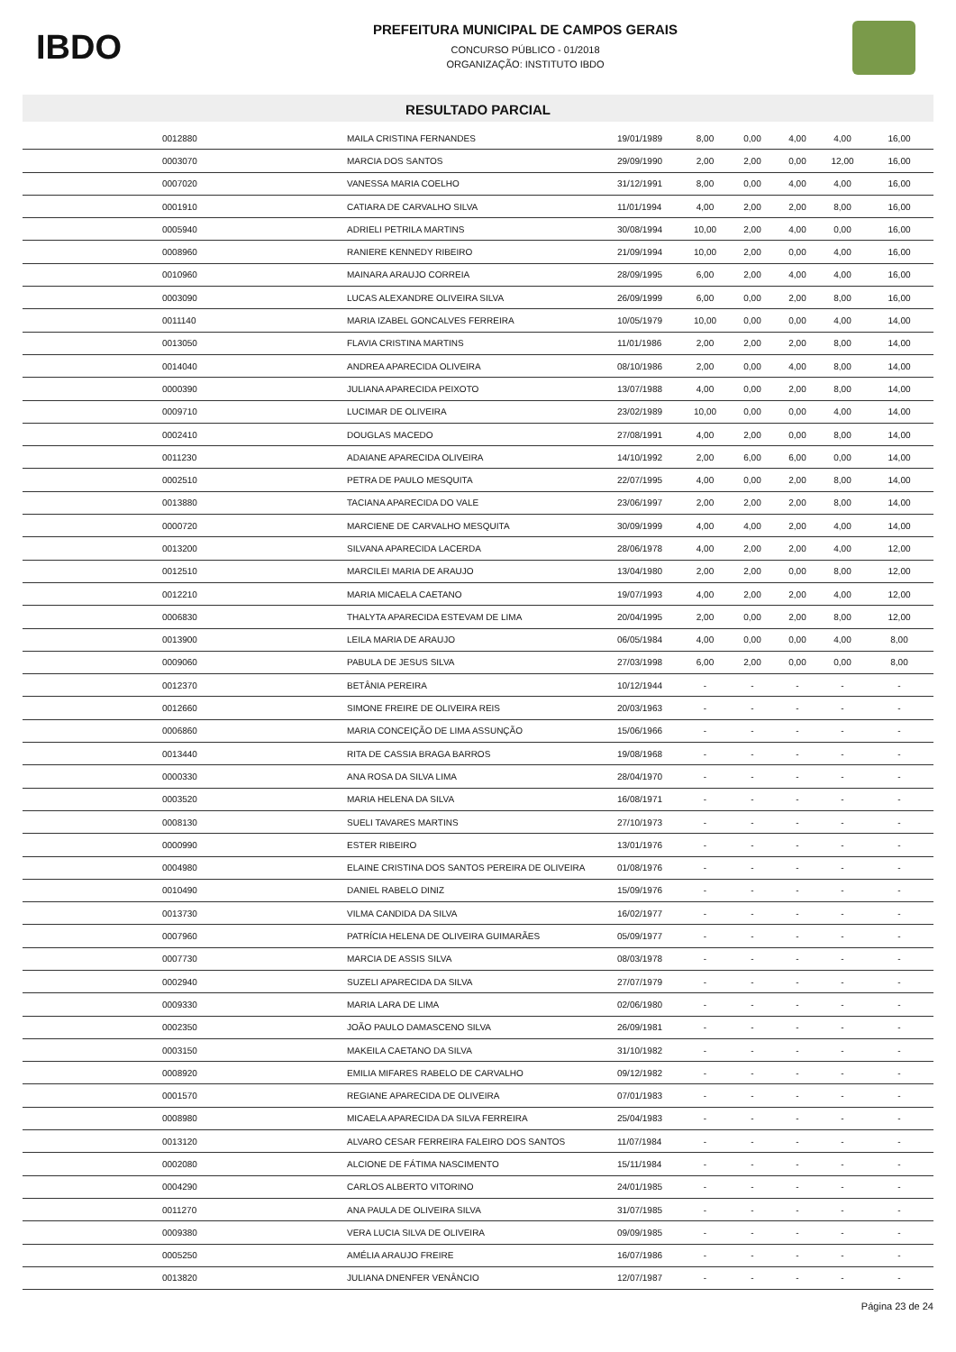IBDO
PREFEITURA MUNICIPAL DE CAMPOS GERAIS
CONCURSO PÚBLICO - 01/2018
ORGANIZAÇÃO: INSTITUTO IBDO
RESULTADO PARCIAL
| | 0012880 | MAILA CRISTINA FERNANDES | 19/01/1989 | 8,00 | 0,00 | 4,00 | 4,00 | 16,00 |
| | 0003070 | MARCIA DOS SANTOS | 29/09/1990 | 2,00 | 2,00 | 0,00 | 12,00 | 16,00 |
| | 0007020 | VANESSA MARIA COELHO | 31/12/1991 | 8,00 | 0,00 | 4,00 | 4,00 | 16,00 |
| | 0001910 | CATIARA DE CARVALHO SILVA | 11/01/1994 | 4,00 | 2,00 | 2,00 | 8,00 | 16,00 |
| | 0005940 | ADRIELI PETRILA MARTINS | 30/08/1994 | 10,00 | 2,00 | 4,00 | 0,00 | 16,00 |
| | 0008960 | RANIERE KENNEDY RIBEIRO | 21/09/1994 | 10,00 | 2,00 | 0,00 | 4,00 | 16,00 |
| | 0010960 | MAINARA ARAUJO CORREIA | 28/09/1995 | 6,00 | 2,00 | 4,00 | 4,00 | 16,00 |
| | 0003090 | LUCAS ALEXANDRE OLIVEIRA SILVA | 26/09/1999 | 6,00 | 0,00 | 2,00 | 8,00 | 16,00 |
| | 0011140 | MARIA IZABEL GONCALVES FERREIRA | 10/05/1979 | 10,00 | 0,00 | 0,00 | 4,00 | 14,00 |
| | 0013050 | FLAVIA CRISTINA MARTINS | 11/01/1986 | 2,00 | 2,00 | 2,00 | 8,00 | 14,00 |
| | 0014040 | ANDREA APARECIDA OLIVEIRA | 08/10/1986 | 2,00 | 0,00 | 4,00 | 8,00 | 14,00 |
| | 0000390 | JULIANA APARECIDA PEIXOTO | 13/07/1988 | 4,00 | 0,00 | 2,00 | 8,00 | 14,00 |
| | 0009710 | LUCIMAR DE OLIVEIRA | 23/02/1989 | 10,00 | 0,00 | 0,00 | 4,00 | 14,00 |
| | 0002410 | DOUGLAS MACEDO | 27/08/1991 | 4,00 | 2,00 | 0,00 | 8,00 | 14,00 |
| | 0011230 | ADAIANE APARECIDA OLIVEIRA | 14/10/1992 | 2,00 | 6,00 | 6,00 | 0,00 | 14,00 |
| | 0002510 | PETRA DE PAULO MESQUITA | 22/07/1995 | 4,00 | 0,00 | 2,00 | 8,00 | 14,00 |
| | 0013880 | TACIANA APARECIDA DO VALE | 23/06/1997 | 2,00 | 2,00 | 2,00 | 8,00 | 14,00 |
| | 0000720 | MARCIENE DE CARVALHO MESQUITA | 30/09/1999 | 4,00 | 4,00 | 2,00 | 4,00 | 14,00 |
| | 0013200 | SILVANA APARECIDA LACERDA | 28/06/1978 | 4,00 | 2,00 | 2,00 | 4,00 | 12,00 |
| | 0012510 | MARCILEI MARIA DE ARAUJO | 13/04/1980 | 2,00 | 2,00 | 0,00 | 8,00 | 12,00 |
| | 0012210 | MARIA MICAELA CAETANO | 19/07/1993 | 4,00 | 2,00 | 2,00 | 4,00 | 12,00 |
| | 0006830 | THALYTA APARECIDA ESTEVAM DE LIMA | 20/04/1995 | 2,00 | 0,00 | 2,00 | 8,00 | 12,00 |
| | 0013900 | LEILA MARIA DE ARAUJO | 06/05/1984 | 4,00 | 0,00 | 0,00 | 4,00 | 8,00 |
| | 0009060 | PABULA DE JESUS SILVA | 27/03/1998 | 6,00 | 2,00 | 0,00 | 0,00 | 8,00 |
| | 0012370 | BETÂNIA PEREIRA | 10/12/1944 | - | - | - | - | - |
| | 0012660 | SIMONE FREIRE DE OLIVEIRA REIS | 20/03/1963 | - | - | - | - | - |
| | 0006860 | MARIA CONCEIÇÃO DE LIMA ASSUNÇÃO | 15/06/1966 | - | - | - | - | - |
| | 0013440 | RITA DE CASSIA BRAGA BARROS | 19/08/1968 | - | - | - | - | - |
| | 0000330 | ANA ROSA DA SILVA LIMA | 28/04/1970 | - | - | - | - | - |
| | 0003520 | MARIA HELENA DA SILVA | 16/08/1971 | - | - | - | - | - |
| | 0008130 | SUELI TAVARES MARTINS | 27/10/1973 | - | - | - | - | - |
| | 0000990 | ESTER RIBEIRO | 13/01/1976 | - | - | - | - | - |
| | 0004980 | ELAINE CRISTINA DOS SANTOS PEREIRA DE OLIVEIRA | 01/08/1976 | - | - | - | - | - |
| | 0010490 | DANIEL RABELO DINIZ | 15/09/1976 | - | - | - | - | - |
| | 0013730 | VILMA CANDIDA DA SILVA | 16/02/1977 | - | - | - | - | - |
| | 0007960 | PATRÍCIA HELENA DE OLIVEIRA GUIMARÃES | 05/09/1977 | - | - | - | - | - |
| | 0007730 | MARCIA DE ASSIS SILVA | 08/03/1978 | - | - | - | - | - |
| | 0002940 | SUZELI APARECIDA DA SILVA | 27/07/1979 | - | - | - | - | - |
| | 0009330 | MARIA LARA DE LIMA | 02/06/1980 | - | - | - | - | - |
| | 0002350 | JOÃO PAULO DAMASCENO SILVA | 26/09/1981 | - | - | - | - | - |
| | 0003150 | MAKEILA CAETANO DA SILVA | 31/10/1982 | - | - | - | - | - |
| | 0008920 | EMILIA MIFARES RABELO DE CARVALHO | 09/12/1982 | - | - | - | - | - |
| | 0001570 | REGIANE APARECIDA DE OLIVEIRA | 07/01/1983 | - | - | - | - | - |
| | 0008980 | MICAELA APARECIDA DA SILVA FERREIRA | 25/04/1983 | - | - | - | - | - |
| | 0013120 | ALVARO CESAR FERREIRA FALEIRO DOS SANTOS | 11/07/1984 | - | - | - | - | - |
| | 0002080 | ALCIONE DE FÁTIMA NASCIMENTO | 15/11/1984 | - | - | - | - | - |
| | 0004290 | CARLOS ALBERTO VITORINO | 24/01/1985 | - | - | - | - | - |
| | 0011270 | ANA PAULA DE OLIVEIRA SILVA | 31/07/1985 | - | - | - | - | - |
| | 0009380 | VERA LUCIA SILVA DE OLIVEIRA | 09/09/1985 | - | - | - | - | - |
| | 0005250 | AMÉLIA ARAUJO FREIRE | 16/07/1986 | - | - | - | - | - |
| | 0013820 | JULIANA DNENFER VENÂNCIO | 12/07/1987 | - | - | - | - | - |
Página 23 de 24